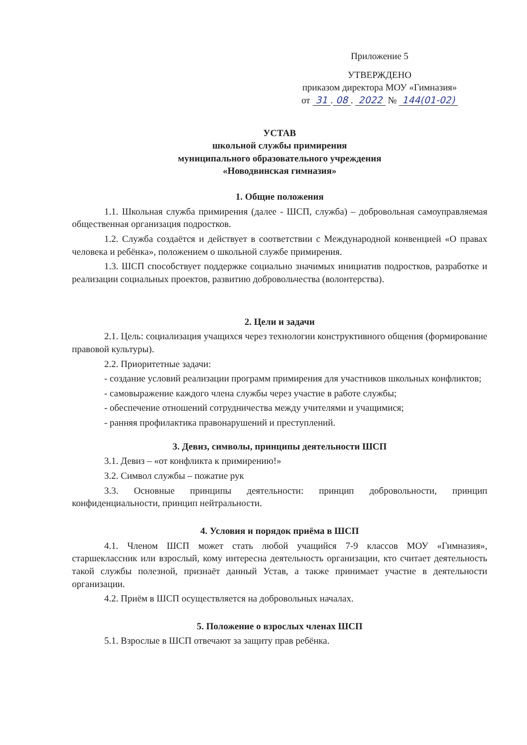Приложение 5
УТВЕРЖДЕНО
приказом директора МОУ «Гимназия»
от 31. 08. 2022 № 144(01-02)
УСТАВ
школьной службы примирения
муниципального образовательного учреждения
«Новодвинская гимназия»
1. Общие положения
1.1. Школьная служба примирения (далее - ШСП, служба) – добровольная самоуправляемая общественная организация подростков.
1.2. Служба создаётся и действует в соответствии с Международной конвенцией «О правах человека и ребёнка», положением о школьной службе примирения.
1.3. ШСП способствует поддержке социально значимых инициатив подростков, разработке и реализации социальных проектов, развитию добровольчества (волонтерства).
2. Цели и задачи
2.1. Цель: социализация учащихся через технологии конструктивного общения (формирование правовой культуры).
2.2. Приоритетные задачи:
- создание условий реализации программ примирения для участников школьных конфликтов;
- самовыражение каждого члена службы через участие в работе службы;
- обеспечение отношений сотрудничества между учителями и учащимися;
- ранняя профилактика правонарушений и преступлений.
3. Девиз, символы, принципы деятельности ШСП
3.1. Девиз – «от конфликта к примирению!»
3.2. Символ службы – пожатие рук
3.3. Основные принципы деятельности: принцип добровольности, принцип конфиденциальности, принцип нейтральности.
4. Условия и порядок приёма в ШСП
4.1. Членом ШСП может стать любой учащийся 7-9 классов МОУ «Гимназия», старшеклассник или взрослый, кому интересна деятельность организации, кто считает деятельность такой службы полезной, признаёт данный Устав, а также принимает участие в деятельности организации.
4.2. Приём в ШСП осуществляется на добровольных началах.
5. Положение о взрослых членах ШСП
5.1. Взрослые в ШСП отвечают за защиту прав ребёнка.